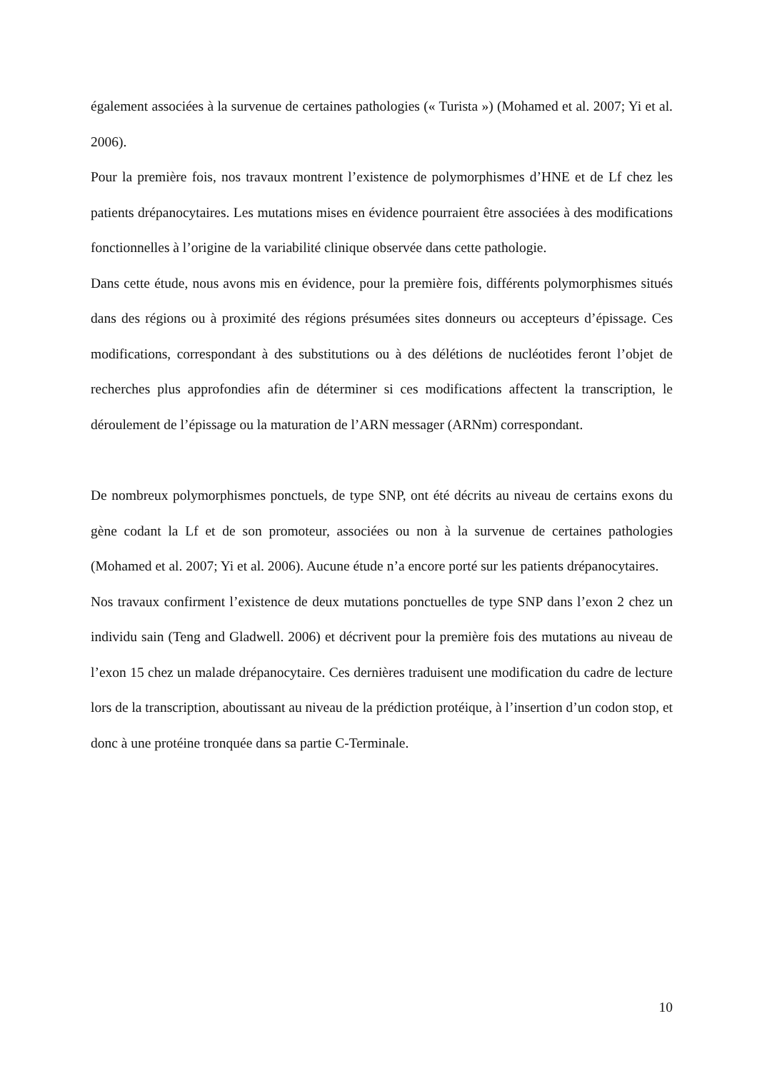également associées à la survenue de certaines pathologies (« Turista ») (Mohamed et al. 2007; Yi et al. 2006).
Pour la première fois, nos travaux montrent l’existence de polymorphismes d’HNE et de Lf chez les patients drépanocytaires. Les mutations mises en évidence pourraient être associées à des modifications fonctionnelles à l’origine de la variabilité clinique observée dans cette pathologie.
Dans cette étude, nous avons mis en évidence, pour la première fois, différents polymorphismes situés dans des régions ou à proximité des régions présumées sites donneurs ou accepteurs d’épissage. Ces modifications, correspondant à des substitutions ou à des délétions de nucléotides feront l’objet de recherches plus approfondies afin de déterminer si ces modifications affectent la transcription, le déroulement de l’épissage ou la maturation de l’ARN messager (ARNm) correspondant.
De nombreux polymorphismes ponctuels, de type SNP, ont été décrits au niveau de certains exons du gène codant la Lf et de son promoteur, associées ou non à la survenue de certaines pathologies (Mohamed et al. 2007; Yi et al. 2006). Aucune étude n’a encore porté sur les patients drépanocytaires.
Nos travaux confirment l’existence de deux mutations ponctuelles de type SNP dans l’exon 2 chez un individu sain (Teng and Gladwell. 2006) et décrivent pour la première fois des mutations au niveau de l’exon 15 chez un malade drépanocytaire. Ces dernières traduisent une modification du cadre de lecture lors de la transcription, aboutissant au niveau de la prédiction protéique, à l’insertion d’un codon stop, et donc à une protéine tronquée dans sa partie C-Terminale.
10